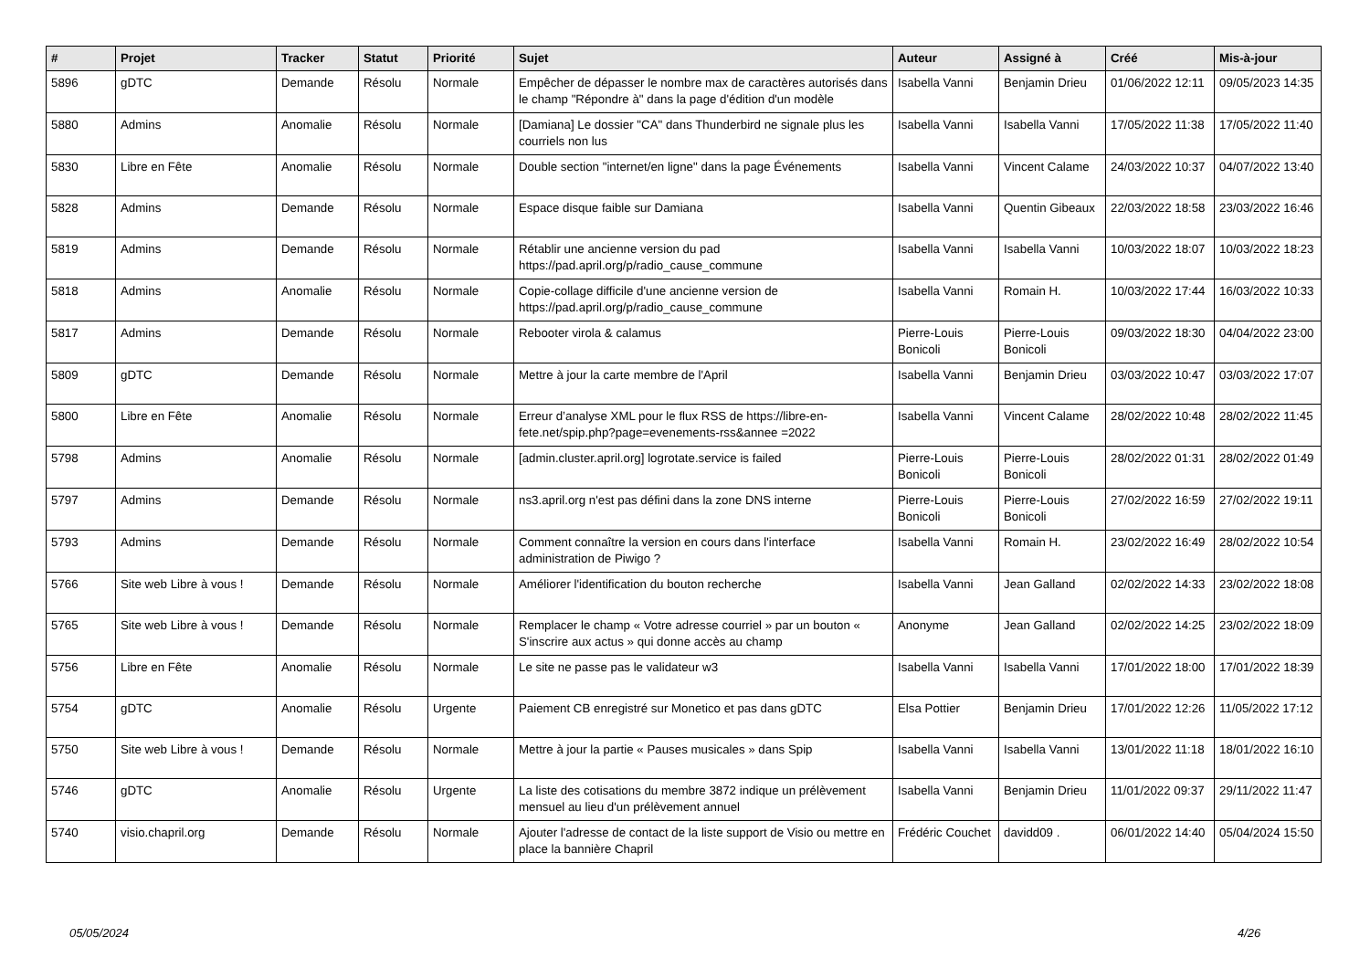| # | Projet | Tracker | Statut | Priorité | Sujet | Auteur | Assigné à | Créé | Mis-à-jour |
| --- | --- | --- | --- | --- | --- | --- | --- | --- | --- |
| 5896 | gDTC | Demande | Résolu | Normale | Empêcher de dépasser le nombre max de caractères autorisés dans le champ "Répondre à" dans la page d'édition d'un modèle | Isabella Vanni | Benjamin Drieu | 01/06/2022 12:11 | 09/05/2023 14:35 |
| 5880 | Admins | Anomalie | Résolu | Normale | [Damiana] Le dossier "CA" dans Thunderbird ne signale plus les courriels non lus | Isabella Vanni | Isabella Vanni | 17/05/2022 11:38 | 17/05/2022 11:40 |
| 5830 | Libre en Fête | Anomalie | Résolu | Normale | Double section "internet/en ligne" dans la page Événements | Isabella Vanni | Vincent Calame | 24/03/2022 10:37 | 04/07/2022 13:40 |
| 5828 | Admins | Demande | Résolu | Normale | Espace disque faible sur Damiana | Isabella Vanni | Quentin Gibeaux | 22/03/2022 18:58 | 23/03/2022 16:46 |
| 5819 | Admins | Demande | Résolu | Normale | Rétablir une ancienne version du pad https://pad.april.org/p/radio_cause_commune | Isabella Vanni | Isabella Vanni | 10/03/2022 18:07 | 10/03/2022 18:23 |
| 5818 | Admins | Anomalie | Résolu | Normale | Copie-collage difficile d'une ancienne version de https://pad.april.org/p/radio_cause_commune | Isabella Vanni | Romain H. | 10/03/2022 17:44 | 16/03/2022 10:33 |
| 5817 | Admins | Demande | Résolu | Normale | Rebooter virola & calamus | Pierre-Louis Bonicoli | Pierre-Louis Bonicoli | 09/03/2022 18:30 | 04/04/2022 23:00 |
| 5809 | gDTC | Demande | Résolu | Normale | Mettre à jour la carte membre de l'April | Isabella Vanni | Benjamin Drieu | 03/03/2022 10:47 | 03/03/2022 17:07 |
| 5800 | Libre en Fête | Anomalie | Résolu | Normale | Erreur d’analyse XML pour le flux RSS de https://libre-en-fete.net/spip.php?page=evenements-rss&annee =2022 | Isabella Vanni | Vincent Calame | 28/02/2022 10:48 | 28/02/2022 11:45 |
| 5798 | Admins | Anomalie | Résolu | Normale | [admin.cluster.april.org] logrotate.service is failed | Pierre-Louis Bonicoli | Pierre-Louis Bonicoli | 28/02/2022 01:31 | 28/02/2022 01:49 |
| 5797 | Admins | Demande | Résolu | Normale | ns3.april.org n'est pas défini dans la zone DNS interne | Pierre-Louis Bonicoli | Pierre-Louis Bonicoli | 27/02/2022 16:59 | 27/02/2022 19:11 |
| 5793 | Admins | Demande | Résolu | Normale | Comment connaître la version en cours dans l'interface administration de Piwigo ? | Isabella Vanni | Romain H. | 23/02/2022 16:49 | 28/02/2022 10:54 |
| 5766 | Site web Libre à vous ! | Demande | Résolu | Normale | Améliorer l'identification du bouton recherche | Isabella Vanni | Jean Galland | 02/02/2022 14:33 | 23/02/2022 18:08 |
| 5765 | Site web Libre à vous ! | Demande | Résolu | Normale | Remplacer le champ « Votre adresse courriel » par un bouton « S'inscrire aux actus » qui donne accès au champ | Anonyme | Jean Galland | 02/02/2022 14:25 | 23/02/2022 18:09 |
| 5756 | Libre en Fête | Anomalie | Résolu | Normale | Le site ne passe pas le validateur w3 | Isabella Vanni | Isabella Vanni | 17/01/2022 18:00 | 17/01/2022 18:39 |
| 5754 | gDTC | Anomalie | Résolu | Urgente | Paiement CB enregistré sur Monetico et pas dans gDTC | Elsa Pottier | Benjamin Drieu | 17/01/2022 12:26 | 11/05/2022 17:12 |
| 5750 | Site web Libre à vous ! | Demande | Résolu | Normale | Mettre à jour la partie « Pauses musicales » dans Spip | Isabella Vanni | Isabella Vanni | 13/01/2022 11:18 | 18/01/2022 16:10 |
| 5746 | gDTC | Anomalie | Résolu | Urgente | La liste des cotisations du membre 3872 indique un prélèvement mensuel au lieu d'un prélèvement annuel | Isabella Vanni | Benjamin Drieu | 11/01/2022 09:37 | 29/11/2022 11:47 |
| 5740 | visio.chapril.org | Demande | Résolu | Normale | Ajouter l'adresse de contact de la liste support de Visio ou mettre en place la bannière Chapril | Frédéric Couchet | davidd09 . | 06/01/2022 14:40 | 05/04/2024 15:50 |
05/05/2024 4/26